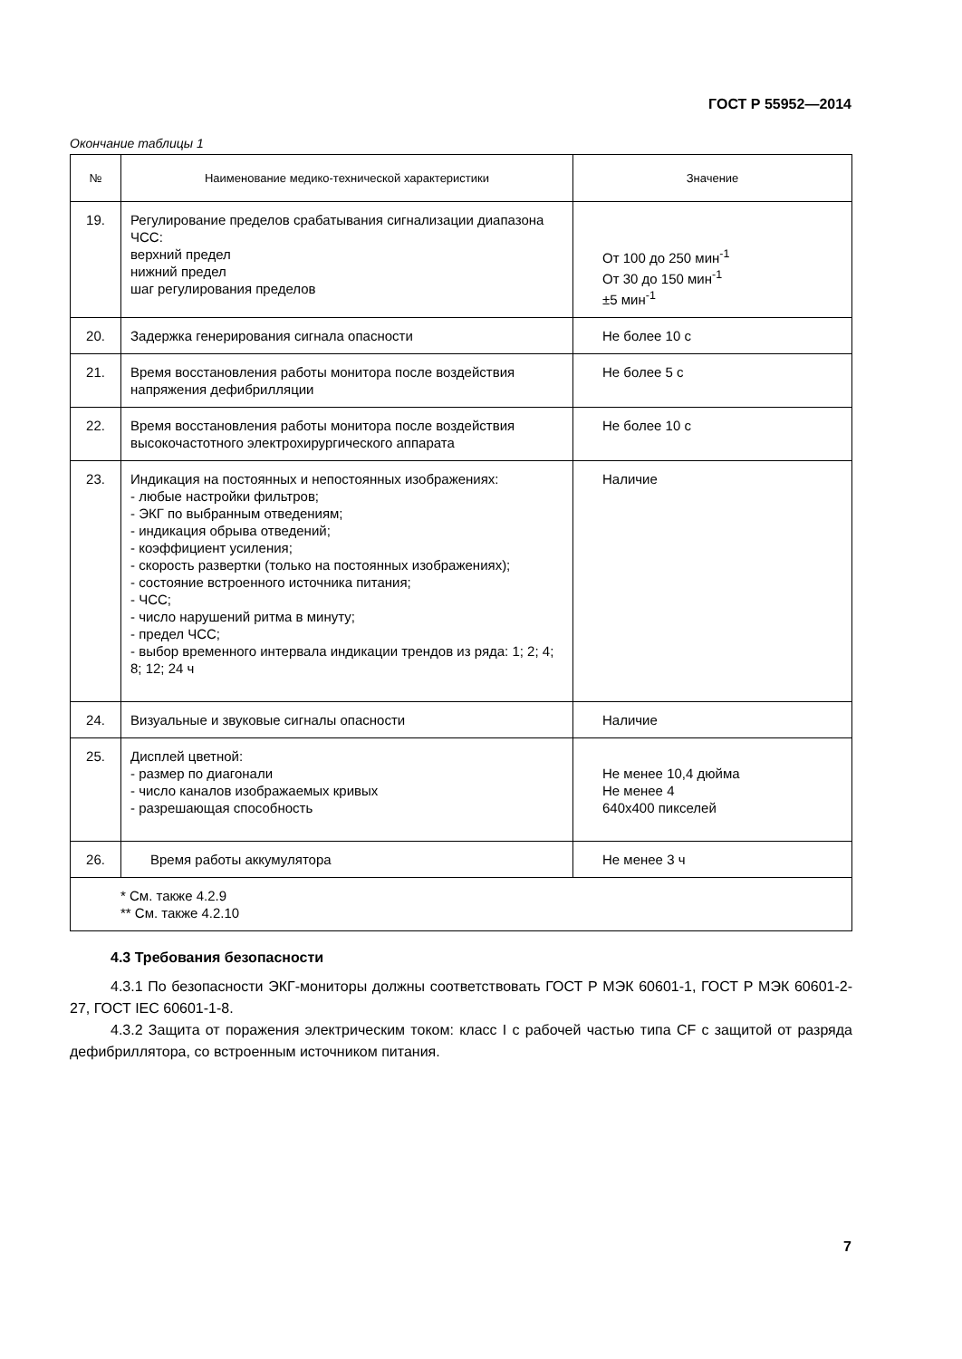ГОСТ Р 55952—2014
Окончание таблицы 1
| № | Наименование медико-технической характеристики | Значение |
| --- | --- | --- |
| 19. | Регулирование пределов срабатывания сигнализации диапазона ЧСС: верхний предел нижний предел шаг регулирования пределов | От 100 до 250 мин<sup>-1</sup> От 30 до 150 мин<sup>-1</sup> ±5 мин<sup>-1</sup> |
| 20. | Задержка генерирования сигнала опасности | Не более 10 с |
| 21. | Время восстановления работы монитора после воздействия напряжения дефибрилляции | Не более 5 с |
| 22. | Время восстановления работы монитора после воздействия высокочастотного электрохирургического аппарата | Не более 10 с |
| 23. | Индикация на постоянных и непостоянных изображениях: - любые настройки фильтров; - ЭКГ по выбранным отведениям; - индикация обрыва отведений; - коэффициент усиления; - скорость развертки (только на постоянных изображениях); - состояние встроенного источника питания; - ЧСС; - число нарушений ритма в минуту; - предел ЧСС; - выбор временного интервала индикации трендов из ряда: 1; 2; 4; 8; 12; 24 ч | Наличие |
| 24. | Визуальные и звуковые сигналы опасности | Наличие |
| 25. | Дисплей цветной: - размер по диагонали - число каналов изображаемых кривых - разрешающая способность | Не менее 10,4 дюйма Не менее 4 640x400 пикселей |
| 26. | Время работы аккумулятора | Не менее 3 ч |
| * См. также 4.2.9 ** См. также 4.2.10 | | |
4.3 Требования безопасности
4.3.1 По безопасности ЭКГ-мониторы должны соответствовать ГОСТ Р МЭК 60601-1, ГОСТ Р МЭК 60601-2-27, ГОСТ IEC 60601-1-8.
4.3.2 Защита от поражения электрическим током: класс I с рабочей частью типа CF с защитой от разряда дефибриллятора, со встроенным источником питания.
7